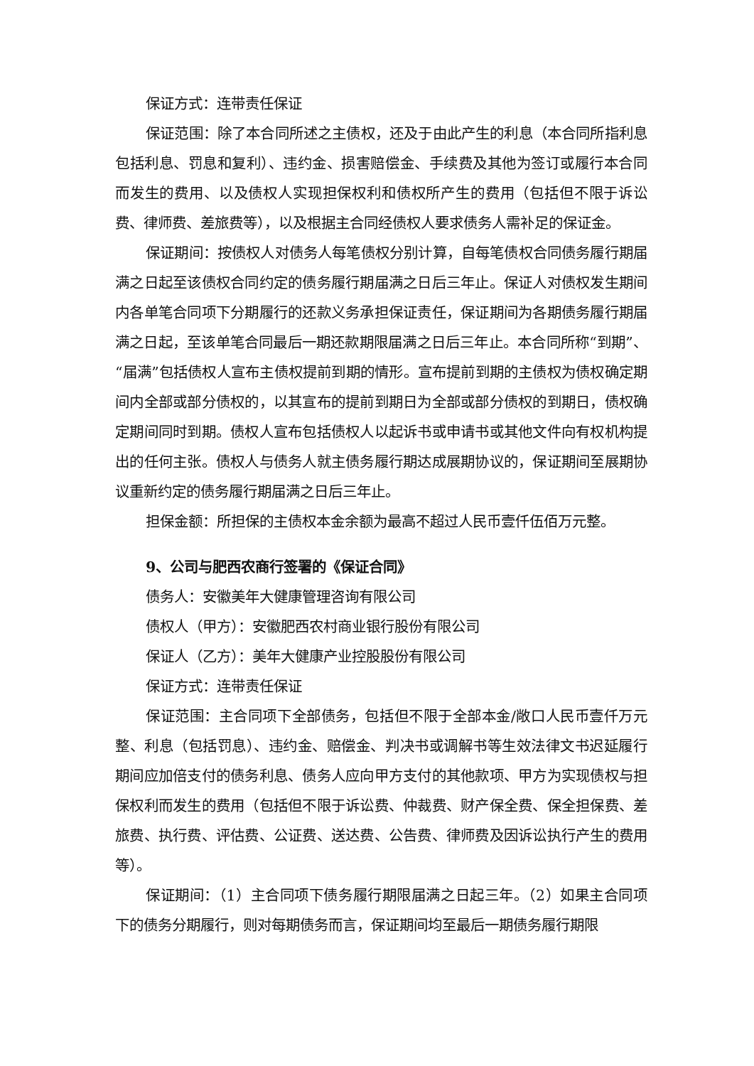保证方式：连带责任保证
保证范围：除了本合同所述之主债权，还及于由此产生的利息（本合同所指利息包括利息、罚息和复利）、违约金、损害赔偿金、手续费及其他为签订或履行本合同而发生的费用、以及债权人实现担保权利和债权所产生的费用（包括但不限于诉讼费、律师费、差旅费等），以及根据主合同经债权人要求债务人需补足的保证金。
保证期间：按债权人对债务人每笔债权分别计算，自每笔债权合同债务履行期届满之日起至该债权合同约定的债务履行期届满之日后三年止。保证人对债权发生期间内各单笔合同项下分期履行的还款义务承担保证责任，保证期间为各期债务履行期届满之日起，至该单笔合同最后一期还款期限届满之日后三年止。本合同所称“到期”、“届满”包括债权人宣布主债权提前到期的情形。宣布提前到期的主债权为债权确定期间内全部或部分债权的，以其宣布的提前到期日为全部或部分债权的到期日，债权确定期间同时到期。债权人宣布包括债权人以起诉书或申请书或其他文件向有权机构提出的任何主张。债权人与债务人就主债务履行期达成展期协议的，保证期间至展期协议重新约定的债务履行期届满之日后三年止。
担保金额：所担保的主债权本金余额为最高不超过人民币壹仟伍佰万元整。
9、公司与肥西农商行签署的《保证合同》
债务人：安徽美年大健康管理咨询有限公司
债权人（甲方）：安徽肥西农村商业银行股份有限公司
保证人（乙方）：美年大健康产业控股股份有限公司
保证方式：连带责任保证
保证范围：主合同项下全部债务，包括但不限于全部本金/敞口人民币壹仟万元整、利息（包括罚息）、违约金、赔偿金、判决书或调解书等生效法律文书迟延履行期间应加倍支付的债务利息、债务人应向甲方支付的其他款项、甲方为实现债权与担保权利而发生的费用（包括但不限于诉讼费、仲裁费、财产保全费、保全担保费、差旅费、执行费、评估费、公证费、送达费、公告费、律师费及因诉讼执行产生的费用等）。
保证期间：（1）主合同项下债务履行期限届满之日起三年。（2）如果主合同项下的债务分期履行，则对每期债务而言，保证期间均至最后一期债务履行期限